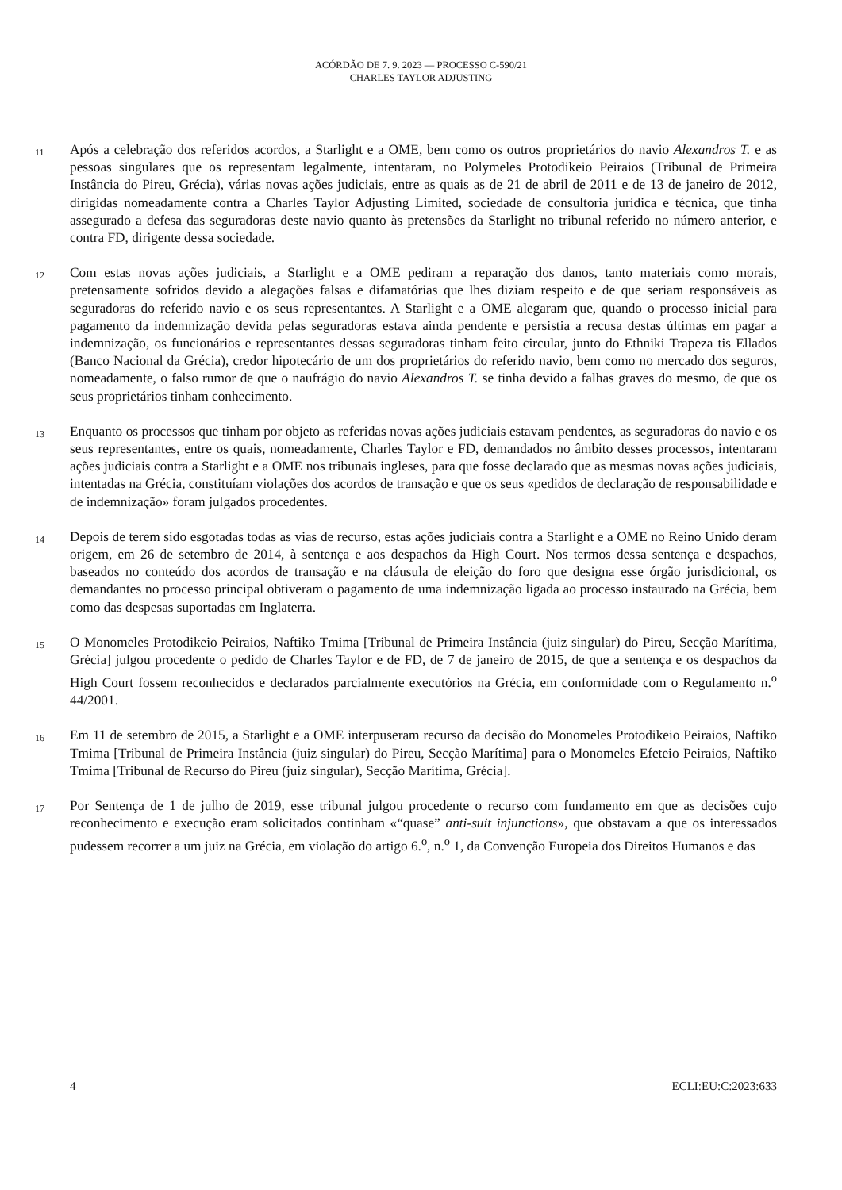ACÓRDÃO DE 7. 9. 2023 — PROCESSO C-590/21
CHARLES TAYLOR ADJUSTING
11
Após a celebração dos referidos acordos, a Starlight e a OME, bem como os outros proprietários do navio Alexandros T. e as pessoas singulares que os representam legalmente, intentaram, no Polymeles Protodikeio Peiraios (Tribunal de Primeira Instância do Pireu, Grécia), várias novas ações judiciais, entre as quais as de 21 de abril de 2011 e de 13 de janeiro de 2012, dirigidas nomeadamente contra a Charles Taylor Adjusting Limited, sociedade de consultoria jurídica e técnica, que tinha assegurado a defesa das seguradoras deste navio quanto às pretensões da Starlight no tribunal referido no número anterior, e contra FD, dirigente dessa sociedade.
12
Com estas novas ações judiciais, a Starlight e a OME pediram a reparação dos danos, tanto materiais como morais, pretensamente sofridos devido a alegações falsas e difamatórias que lhes diziam respeito e de que seriam responsáveis as seguradoras do referido navio e os seus representantes. A Starlight e a OME alegaram que, quando o processo inicial para pagamento da indemnização devida pelas seguradoras estava ainda pendente e persistia a recusa destas últimas em pagar a indemnização, os funcionários e representantes dessas seguradoras tinham feito circular, junto do Ethniki Trapeza tis Ellados (Banco Nacional da Grécia), credor hipotecário de um dos proprietários do referido navio, bem como no mercado dos seguros, nomeadamente, o falso rumor de que o naufrágio do navio Alexandros T. se tinha devido a falhas graves do mesmo, de que os seus proprietários tinham conhecimento.
13
Enquanto os processos que tinham por objeto as referidas novas ações judiciais estavam pendentes, as seguradoras do navio e os seus representantes, entre os quais, nomeadamente, Charles Taylor e FD, demandados no âmbito desses processos, intentaram ações judiciais contra a Starlight e a OME nos tribunais ingleses, para que fosse declarado que as mesmas novas ações judiciais, intentadas na Grécia, constituíam violações dos acordos de transação e que os seus «pedidos de declaração de responsabilidade e de indemnização» foram julgados procedentes.
14
Depois de terem sido esgotadas todas as vias de recurso, estas ações judiciais contra a Starlight e a OME no Reino Unido deram origem, em 26 de setembro de 2014, à sentença e aos despachos da High Court. Nos termos dessa sentença e despachos, baseados no conteúdo dos acordos de transação e na cláusula de eleição do foro que designa esse órgão jurisdicional, os demandantes no processo principal obtiveram o pagamento de uma indemnização ligada ao processo instaurado na Grécia, bem como das despesas suportadas em Inglaterra.
15
O Monomeles Protodikeio Peiraios, Naftiko Tmima [Tribunal de Primeira Instância (juiz singular) do Pireu, Secção Marítima, Grécia] julgou procedente o pedido de Charles Taylor e de FD, de 7 de janeiro de 2015, de que a sentença e os despachos da High Court fossem reconhecidos e declarados parcialmente executórios na Grécia, em conformidade com o Regulamento n.<sup>o</sup> 44/2001.
16
Em 11 de setembro de 2015, a Starlight e a OME interpuseram recurso da decisão do Monomeles Protodikeio Peiraios, Naftiko Tmima [Tribunal de Primeira Instância (juiz singular) do Pireu, Secção Marítima] para o Monomeles Efeteio Peiraios, Naftiko Tmima [Tribunal de Recurso do Pireu (juiz singular), Secção Marítima, Grécia].
17
Por Sentença de 1 de julho de 2019, esse tribunal julgou procedente o recurso com fundamento em que as decisões cujo reconhecimento e execução eram solicitados continham «“quase” anti-suit injunctions», que obstavam a que os interessados pudessem recorrer a um juiz na Grécia, em violação do artigo 6.<sup>o</sup>, n.<sup>o</sup> 1, da Convenção Europeia dos Direitos Humanos e das
4 ECLI:EU:C:2023:633